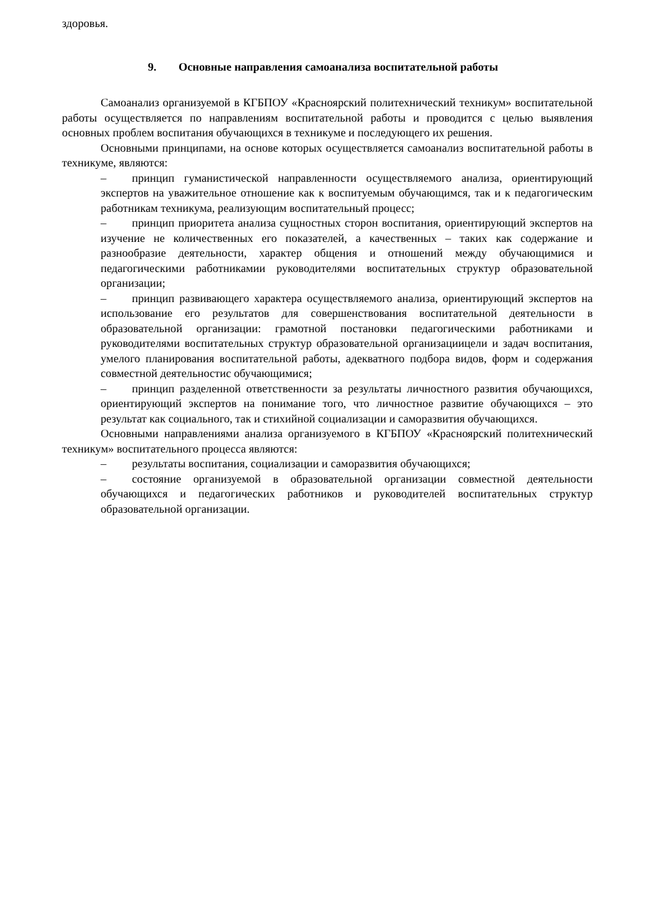здоровья.
9. Основные направления самоанализа воспитательной работы
Самоанализ организуемой в КГБПОУ «Красноярский политехнический техникум» воспитательной работы осуществляется по направлениям воспитательной работы и проводится с целью выявления основных проблем воспитания обучающихся в техникуме и последующего их решения.
Основными принципами, на основе которых осуществляется самоанализ воспитательной работы в техникуме, являются:
– принцип гуманистической направленности осуществляемого анализа, ориентирующий экспертов на уважительное отношение как к воспитуемым обучающимся, так и к педагогическим работникам техникума, реализующим воспитательный процесс;
– принцип приоритета анализа сущностных сторон воспитания, ориентирующий экспертов на изучение не количественных его показателей, а качественных – таких как содержание и разнообразие деятельности, характер общения и отношений между обучающимися и педагогическими работникамии руководителями воспитательных структур образовательной организации;
– принцип развивающего характера осуществляемого анализа, ориентирующий экспертов на использование его результатов для совершенствования воспитательной деятельности в образовательной организации: грамотной постановки педагогическими работниками и руководителями воспитательных структур образовательной организациицели и задач воспитания, умелого планирования воспитательной работы, адекватного подбора видов, форм и содержания совместной деятельностис обучающимися;
– принцип разделенной ответственности за результаты личностного развития обучающихся, ориентирующий экспертов на понимание того, что личностное развитие обучающихся – это результат как социального, так и стихийной социализации и саморазвития обучающихся.
Основными направлениями анализа организуемого в КГБПОУ «Красноярский политехнический техникум» воспитательного процесса являются:
– результаты воспитания, социализации и саморазвития обучающихся;
– состояние организуемой в образовательной организации совместной деятельности обучающихся и педагогических работников и руководителей воспитательных структур образовательной организации.